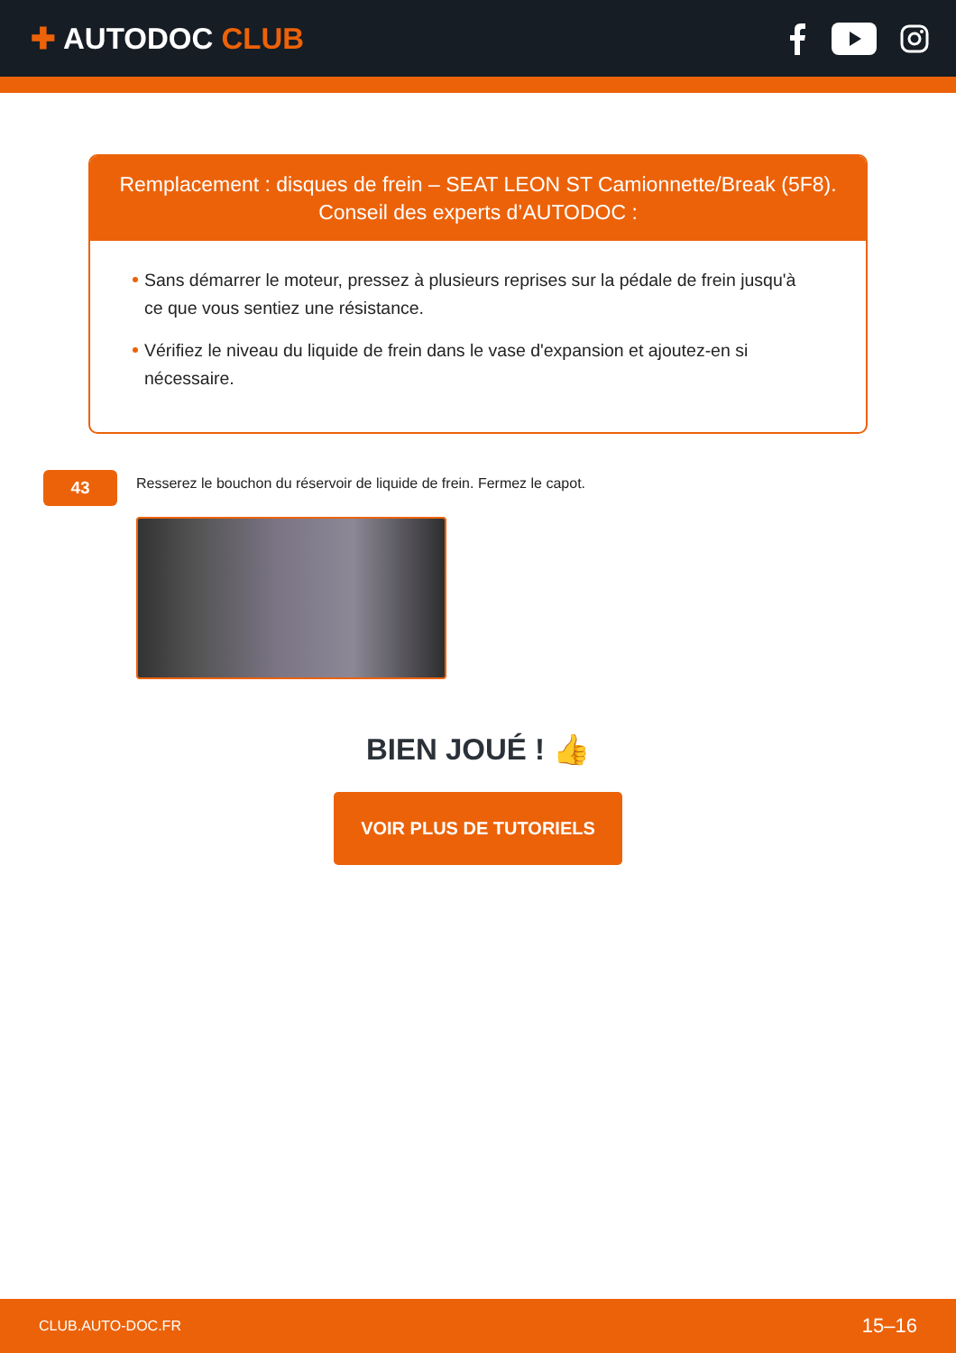✚ AUTODOC CLUB
Remplacement : disques de frein – SEAT LEON ST Camionnette/Break (5F8).
Conseil des experts d’AUTODOC :
Sans démarrer le moteur, pressez à plusieurs reprises sur la pédale de frein jusqu'à ce que vous sentiez une résistance.
Vérifiez le niveau du liquide de frein dans le vase d'expansion et ajoutez-en si nécessaire.
43
Resserez le bouchon du réservoir de liquide de frein. Fermez le capot.
BIEN JOUÉ ! 👍
VOIR PLUS DE TUTORIELS
CLUB.AUTO-DOC.FR 15–16